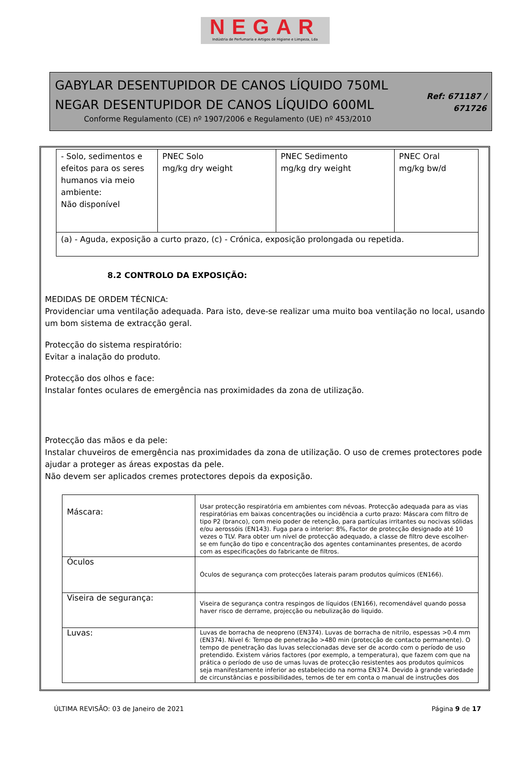NEGAR
Indústria de Perfumaria e Artigos de Higiene e Limpeza, Lda
GABYLAR DESENTUPIDOR DE CANOS LÍQUIDO 750ML
NEGAR DESENTUPIDOR DE CANOS LÍQUIDO 600ML
Conforme Regulamento (CE) nº 1907/2006 e Regulamento (UE) nº 453/2010
Ref: 671187 /
671726
| - Solo, sedimentos e efeitos para os seres humanos via meio ambiente: Não disponível | PNEC Solo mg/kg dry weight | PNEC Sedimento mg/kg dry weight | PNEC Oral mg/kg bw/d |
| (a) - Aguda, exposição a curto prazo, (c) - Crónica, exposição prolongada ou repetida. | | | |
8.2 CONTROLO DA EXPOSIÇÃO:
MEDIDAS DE ORDEM TÉCNICA:
Providenciar uma ventilação adequada. Para isto, deve-se realizar uma muito boa ventilação no local, usando um bom sistema de extracção geral.
Protecção do sistema respiratório:
Evitar a inalação do produto.
Protecção dos olhos e face:
Instalar fontes oculares de emergência nas proximidades da zona de utilização.
Protecção das mãos e da pele:
Instalar chuveiros de emergência nas proximidades da zona de utilização. O uso de cremes protectores pode ajudar a proteger as áreas expostas da pele.
Não devem ser aplicados cremes protectores depois da exposição.
| Máscara: | Usar protecção respiratória em ambientes com névoas. Protecção adequada para as vias respiratórias em baixas concentrações ou incidência a curto prazo: Máscara com filtro de tipo P2 (branco), com meio poder de retenção, para partículas irritantes ou nocivas sólidas e/ou aerossóis (EN143). Fuga para o interior: 8%, Factor de protecção designado até 10 vezes o TLV. Para obter um nível de protecção adequado, a classe de filtro deve escolher-se em função do tipo e concentração dos agentes contaminantes presentes, de acordo com as especificações do fabricante de filtros. |
| Óculos | Óculos de segurança com protecções laterais param produtos químicos (EN166). |
| Viseira de segurança: | Viseira de segurança contra respingos de líquidos (EN166), recomendável quando possa haver risco de derrame, projecção ou nebulização do liquido. |
| Luvas: | Luvas de borracha de neopreno (EN374). Luvas de borracha de nitrilo, espessas >0.4 mm (EN374). Nível 6: Tempo de penetração >480 min (protecção de contacto permanente). O tempo de penetração das luvas seleccionadas deve ser de acordo com o período de uso pretendido. Existem vários factores (por exemplo, a temperatura), que fazem com que na prática o período de uso de umas luvas de protecção resistentes aos produtos químicos seja manifestamente inferior ao estabelecido na norma EN374. Devido à grande variedade de circunstâncias e possibilidades, temos de ter em conta o manual de instruções dos |
ÚLTIMA REVISÃO: 03 de Janeiro de 2021 Página 9 de 17